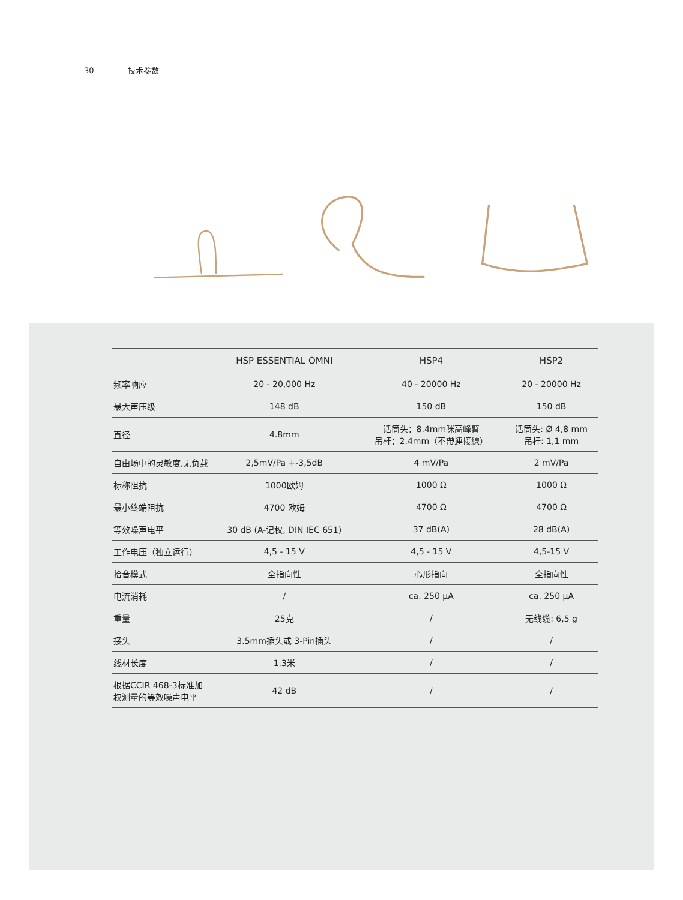30 技术参数
| | HSP ESSENTIAL OMNI | HSP4 | HSP2 |
| --- | --- | --- | --- |
| 频率响应 | 20 - 20,000 Hz | 40 - 20000 Hz | 20 - 20000 Hz |
| 最大声压级 | 148 dB | 150 dB | 150 dB |
| 直径 | 4.8mm | 话筒头：8.4mm咪高峰臂 吊杆：2.4mm（不帶連接線） | 话筒头: Ø 4,8 mm 吊杆: 1,1 mm |
| 自由场中的灵敏度,无负载 | 2,5mV/Pa +-3,5dB | 4 mV/Pa | 2 mV/Pa |
| 标称阻抗 | 1000欧姆 | 1000 Ω | 1000 Ω |
| 最小终端阻抗 | 4700 欧姆 | 4700 Ω | 4700 Ω |
| 等效噪声电平 | 30 dB (A-记权, DIN IEC 651) | 37 dB(A) | 28 dB(A) |
| 工作电压（独立运行） | 4,5 - 15 V | 4,5 - 15 V | 4,5-15 V |
| 拾音模式 | 全指向性 | 心形指向 | 全指向性 |
| 电流消耗 | / | ca. 250 µA | ca. 250 µA |
| 重量 | 25克 | / | 无线缆: 6,5 g |
| 接头 | 3.5mm插头或 3-Pin插头 | / | / |
| 线材长度 | 1.3米 | / | / |
| 根据CCIR 468-3标准加 权测量的等效噪声电平 | 42 dB | / | / |